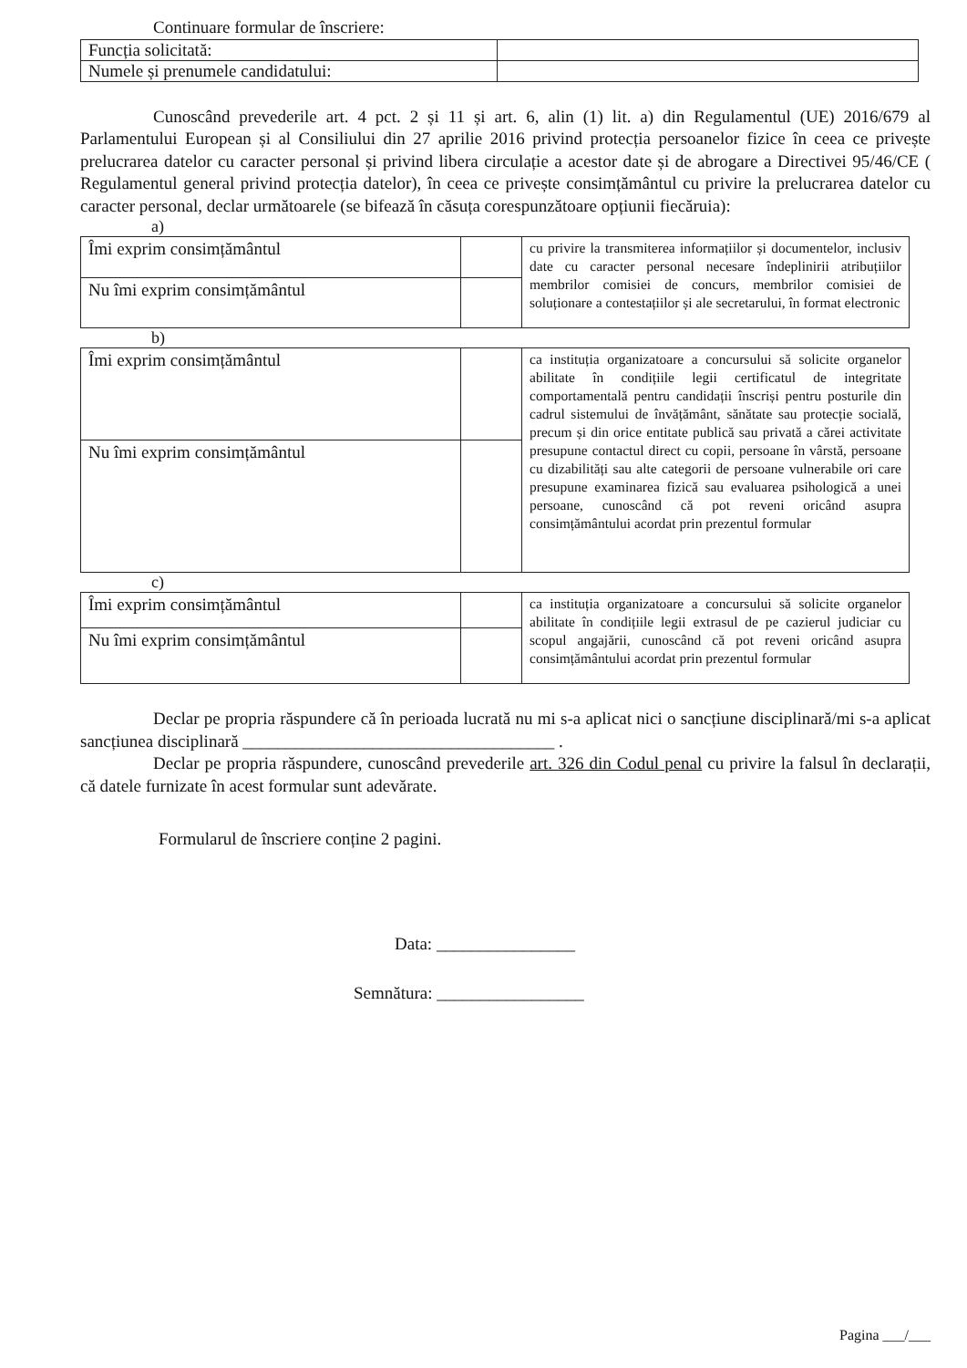Continuare formular de înscriere:
| Funcția solicitată: | |
| Numele și prenumele candidatului: | |
Cunoscând prevederile art. 4 pct. 2 și 11 și art. 6, alin (1) lit. a) din Regulamentul (UE) 2016/679 al Parlamentului European și al Consiliului din 27 aprilie 2016 privind protecția persoanelor fizice în ceea ce privește prelucrarea datelor cu caracter personal și privind libera circulație a acestor date și de abrogare a Directivei 95/46/CE ( Regulamentul general privind protecția datelor), în ceea ce privește consimțământul cu privire la prelucrarea datelor cu caracter personal, declar următoarele (se bifează în căsuța corespunzătoare opțiunii fiecăruia):
a)
| Îmi exprim consimțământul | | cu privire la transmiterea informațiilor și documentelor, inclusiv date cu caracter personal necesare îndeplinirii atribuțiilor membrilor comisiei de concurs, membrilor comisiei de soluționare a contestațiilor și ale secretarului, în format electronic |
| Nu îmi exprim consimțământul | | |
b)
| Îmi exprim consimțământul | | ca instituția organizatoare a concursului să solicite organelor abilitate în condițiile legii certificatul de integritate comportamentală pentru candidații înscriși pentru posturile din cadrul sistemului de învățământ, sănătate sau protecție socială, precum și din orice entitate publică sau privată a cărei activitate presupune contactul direct cu copii, persoane în vârstă, persoane cu dizabilități sau alte categorii de persoane vulnerabile ori care presupune examinarea fizică sau evaluarea psihologică a unei persoane, cunoscând că pot reveni oricând asupra consimțământului acordat prin prezentul formular |
| Nu îmi exprim consimțământul | | |
c)
| Îmi exprim consimțământul | | ca instituția organizatoare a concursului să solicite organelor abilitate în condițiile legii extrasul de pe cazierul judiciar cu scopul angajării, cunoscând că pot reveni oricând asupra consimțământului acordat prin prezentul formular |
| Nu îmi exprim consimțământul | | |
Declar pe propria răspundere că în perioada lucrată nu mi s-a aplicat nici o sancțiune disciplinară/mi s-a aplicat sancțiunea disciplinară ____________________________________ .
Declar pe propria răspundere, cunoscând prevederile art. 326 din Codul penal cu privire la falsul în declarații, că datele furnizate în acest formular sunt adevărate.
Formularul de înscriere conține 2 pagini.
Data: ________________
Semnătura: _________________
Pagina ___/___